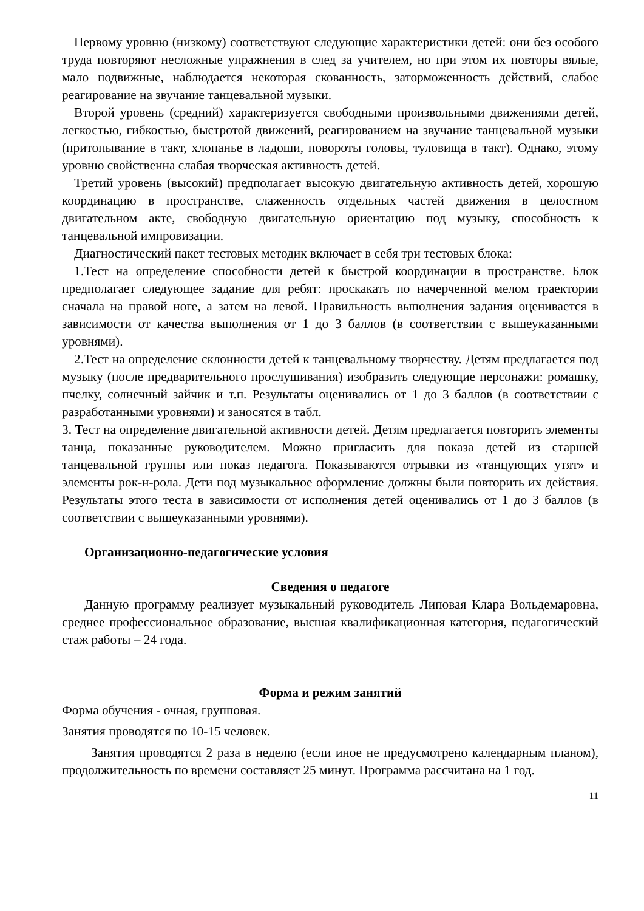Первому уровню (низкому) соответствуют следующие характеристики детей: они без особого труда повторяют несложные упражнения в след за учителем, но при этом их повторы вялые, мало подвижные, наблюдается некоторая скованность, заторможенность действий, слабое реагирование на звучание танцевальной музыки.
Второй уровень (средний) характеризуется свободными произвольными движениями детей, легкостью, гибкостью, быстротой движений, реагированием на звучание танцевальной музыки (притопывание в такт, хлопанье в ладоши, повороты головы, туловища в такт). Однако, этому уровню свойственна слабая творческая активность детей.
Третий уровень (высокий) предполагает высокую двигательную активность детей, хорошую координацию в пространстве, слаженность отдельных частей движения в целостном двигательном акте, свободную двигательную ориентацию под музыку, способность к танцевальной импровизации.
Диагностический пакет тестовых методик включает в себя три тестовых блока:
1.Тест на определение способности детей к быстрой координации в пространстве. Блок предполагает следующее задание для ребят: проскакать по начерченной мелом траектории сначала на правой ноге, а затем на левой. Правильность выполнения задания оценивается в зависимости от качества выполнения от 1 до 3 баллов (в соответствии с вышеуказанными уровнями).
2.Тест на определение склонности детей к танцевальному творчеству. Детям предлагается под музыку (после предварительного прослушивания) изобразить следующие персонажи: ромашку, пчелку, солнечный зайчик и т.п. Результаты оценивались от 1 до 3 баллов (в соответствии с разработанными уровнями) и заносятся в табл.
3. Тест на определение двигательной активности детей. Детям предлагается повторить элементы танца, показанные руководителем. Можно пригласить для показа детей из старшей танцевальной группы или показ педагога. Показываются отрывки из «танцующих утят» и элементы рок-н-рола. Дети под музыкальное оформление должны были повторить их действия. Результаты этого теста в зависимости от исполнения детей оценивались от 1 до 3 баллов (в соответствии с вышеуказанными уровнями).
Организационно-педагогические условия
Сведения о педагоге
Данную программу реализует музыкальный руководитель Липовая Клара Вольдемаровна, среднее профессиональное образование, высшая квалификационная категория, педагогический стаж работы – 24 года.
Форма и режим занятий
Форма обучения - очная, групповая.
Занятия проводятся по 10-15 человек.
Занятия проводятся 2 раза в неделю (если иное не предусмотрено календарным планом), продолжительность по времени составляет 25 минут. Программа рассчитана на 1 год.
11